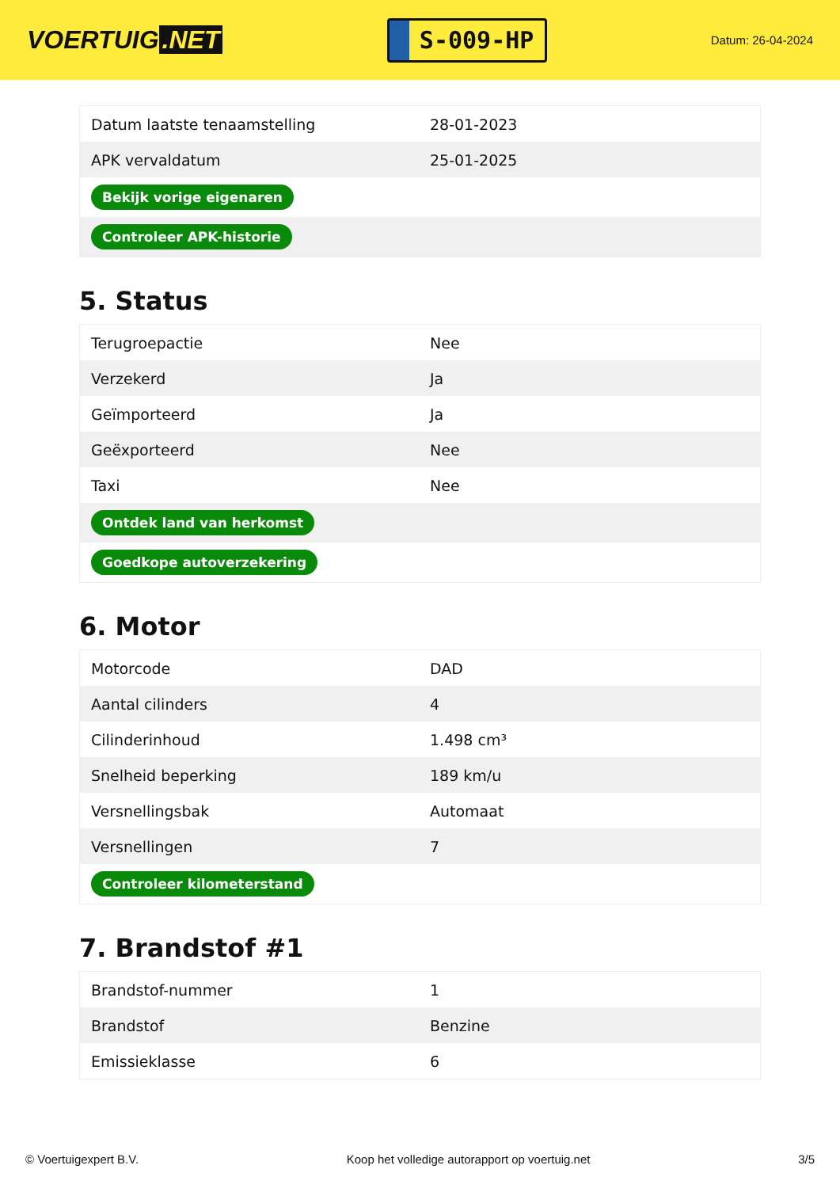VOERTUIG.NET
S-009-HP
Datum: 26-04-2024
| Datum laatste tenaamstelling | 28-01-2023 |
| APK vervaldatum | 25-01-2025 |
| Bekijk vorige eigenaren | |
| Controleer APK-historie | |
5. Status
| Terugroepactie | Nee |
| Verzekerd | Ja |
| Geïmporteerd | Ja |
| Geëxporteerd | Nee |
| Taxi | Nee |
| Ontdek land van herkomst | |
| Goedkope autoverzekering | |
6. Motor
| Motorcode | DAD |
| Aantal cilinders | 4 |
| Cilinderinhoud | 1.498 cm³ |
| Snelheid beperking | 189 km/u |
| Versnellingsbak | Automaat |
| Versnellingen | 7 |
| Controleer kilometerstand | |
7. Brandstof #1
| Brandstof-nummer | 1 |
| Brandstof | Benzine |
| Emissieklasse | 6 |
© Voertuigexpert B.V. Koop het volledige autorapport op voertuig.net 3/5